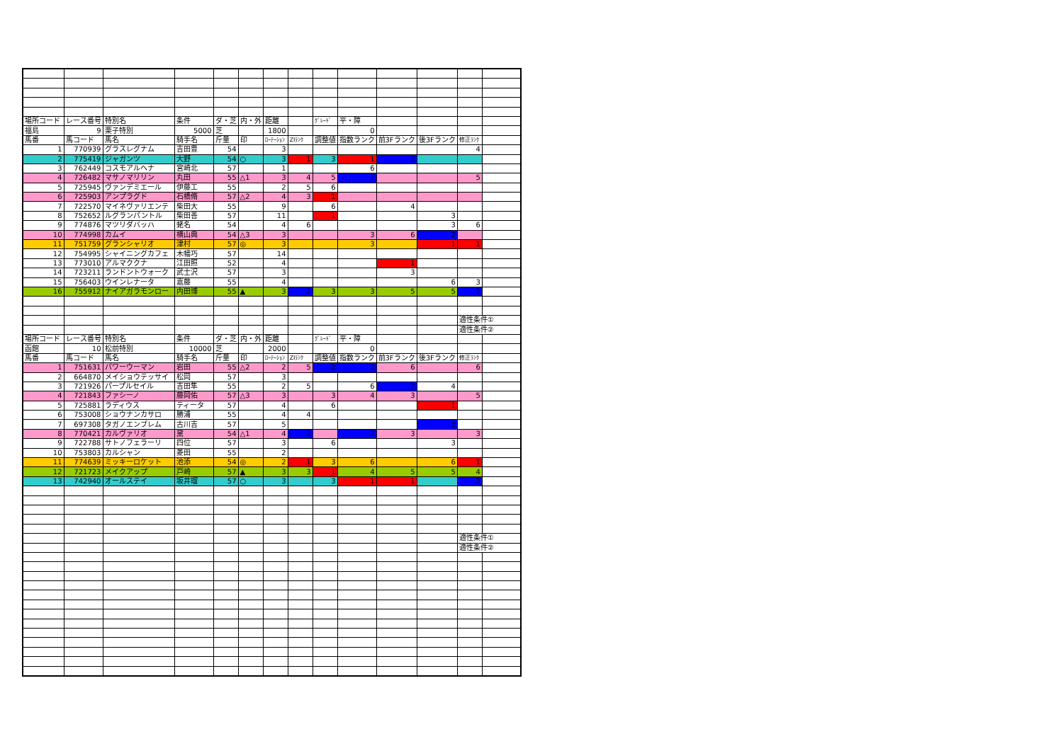| 場所コード | レース番号 | 特別名 | 条件 | ダ・芝 | 内・外 | 距離 | | ｸﾞﾚｰﾄﾞ | 平・障 | | | | |
| 福島 | 9 | 栗子特別 | 5000 | 芝 | | 1800 | | | 0 | | | | |
| 馬番 | 馬コード | 馬名 | 騎手名 | 斤量 | 印 | ﾛｰﾃｰｼｮﾝ | ZIﾗﾝｸ | 調整値 | 指数ランク | 前3Fランク | 後3Fランク | 修正ﾗﾝｸ | |
| 1 | 770939 | グラスレグナム | 吉田豊 | 54 | | 3 | | | | | | 4 | |
| 2 | 775419 | ジャガンツ | 大野 | 54 | ○ | 3 | 1 | 3 | 1 | 2 | | | |
| 3 | 762449 | コスモアルヘナ | 宮崎北 | 57 | | 1 | | | 6 | | | | |
| 4 | 726482 | マサノマリリン | 丸田 | 55 | △1 | 3 | 4 | 5 | 2 | | | 5 | |
| 5 | 725945 | ヴァンデミエール | 伊藤工 | 55 | | 2 | 5 | 6 | | | | | |
| 6 | 725903 | アンプラグド | 石橋脩 | 57 | △2 | 4 | 3 | 1 | | | | | |
| 7 | 722570 | マイネヴァリエンテ | 柴田大 | 55 | | 9 | | 6 | | 4 | | | |
| 8 | 752652 | ルグランパントル | 柴田善 | 57 | | 11 | | 1 | | | 3 | | |
| 9 | 774876 | マツリダバッハ | 蛯名 | 54 | | 4 | 6 | | | | 3 | 6 | |
| 10 | 774998 | カムイ | 横山典 | 54 | △3 | 3 | | | 3 | 6 | 2 | | |
| 11 | 751759 | グランシャリオ | 津村 | 57 | ◎ | 3 | | | 3 | | 1 | 1 | |
| 12 | 754995 | シャイニングカフェ | 木幡巧 | 57 | | 14 | | | | | | | |
| 13 | 773010 | アルマククナ | 江田照 | 52 | | 4 | | | | 1 | | | |
| 14 | 723211 | ランドントウォーク | 武士沢 | 57 | | 3 | | | | 3 | | | |
| 15 | 756403 | ウインレナータ | 嘉藤 | 55 | | 4 | | | | | 6 | 3 | |
| 16 | 755912 | ナイアガラモンロー | 内田博 | 55 | ▲ | 3 | 2 | 3 | 3 | 5 | 5 | 2 | |
| | | | | | | | | | | | | 適性条件① | |
| | | | | | | | | | | | | 適性条件② | |
| 場所コード | レース番号 | 特別名 | 条件 | ダ・芝 | 内・外 | 距離 | | ｸﾞﾚｰﾄﾞ | 平・障 | | | | |
| 函館 | 10 | 松前特別 | 10000 | 芝 | | 2000 | | | 0 | | | | |
| 馬番 | 馬コード | 馬名 | 騎手名 | 斤量 | 印 | ﾛｰﾃｰｼｮﾝ | ZIﾗﾝｸ | 調整値 | 指数ランク | 前3Fランク | 後3Fランク | 修正ﾗﾝｸ | |
| 1 | 751631 | パワーウーマン | 岩田 | 55 | △2 | 2 | 5 | 2 | 2 | 6 | | 6 | |
| 2 | 664870 | メイショウテッサイ | 松岡 | 57 | | 3 | | | | | | | |
| 3 | 721926 | パープルセイル | 吉田隼 | 55 | | 2 | 5 | | 6 | 2 | 4 | | |
| 4 | 721843 | ファシーノ | 藤岡佑 | 57 | △3 | 3 | | 3 | 4 | 3 | | 5 | |
| 5 | 725881 | ラディウス | ティータ | 57 | | 4 | | 6 | | | 1 | | |
| 6 | 753008 | ショウナンカサロ | 勝浦 | 55 | | 4 | 4 | | | | | | |
| 7 | 697308 | タガノエンブレム | 古川吉 | 57 | | 5 | | | | | 2 | | |
| 8 | 770421 | カルヴァリオ | 黛 | 54 | △1 | 4 | 2 | | 2 | 3 | | 3 | |
| 9 | 722788 | サトノフェラーリ | 四位 | 57 | | 3 | | 6 | | | 3 | | |
| 10 | 753803 | カルシャン | 菱田 | 55 | | 2 | | | | | | | |
| 11 | 774639 | ミッキーロケット | 池添 | 54 | ◎ | 2 | 1 | 3 | 6 | | 6 | 1 | |
| 12 | 721723 | メイクアップ | 戸崎 | 57 | ▲ | 3 | 3 | 1 | 4 | 5 | 5 | 4 | |
| 13 | 742940 | オールステイ | 坂井瑠 | 57 | ○ | 3 | | 3 | 1 | 1 | | 2 | |
| | | | | | | | | | | | | 適性条件① | |
| | | | | | | | | | | | | 適性条件② | |